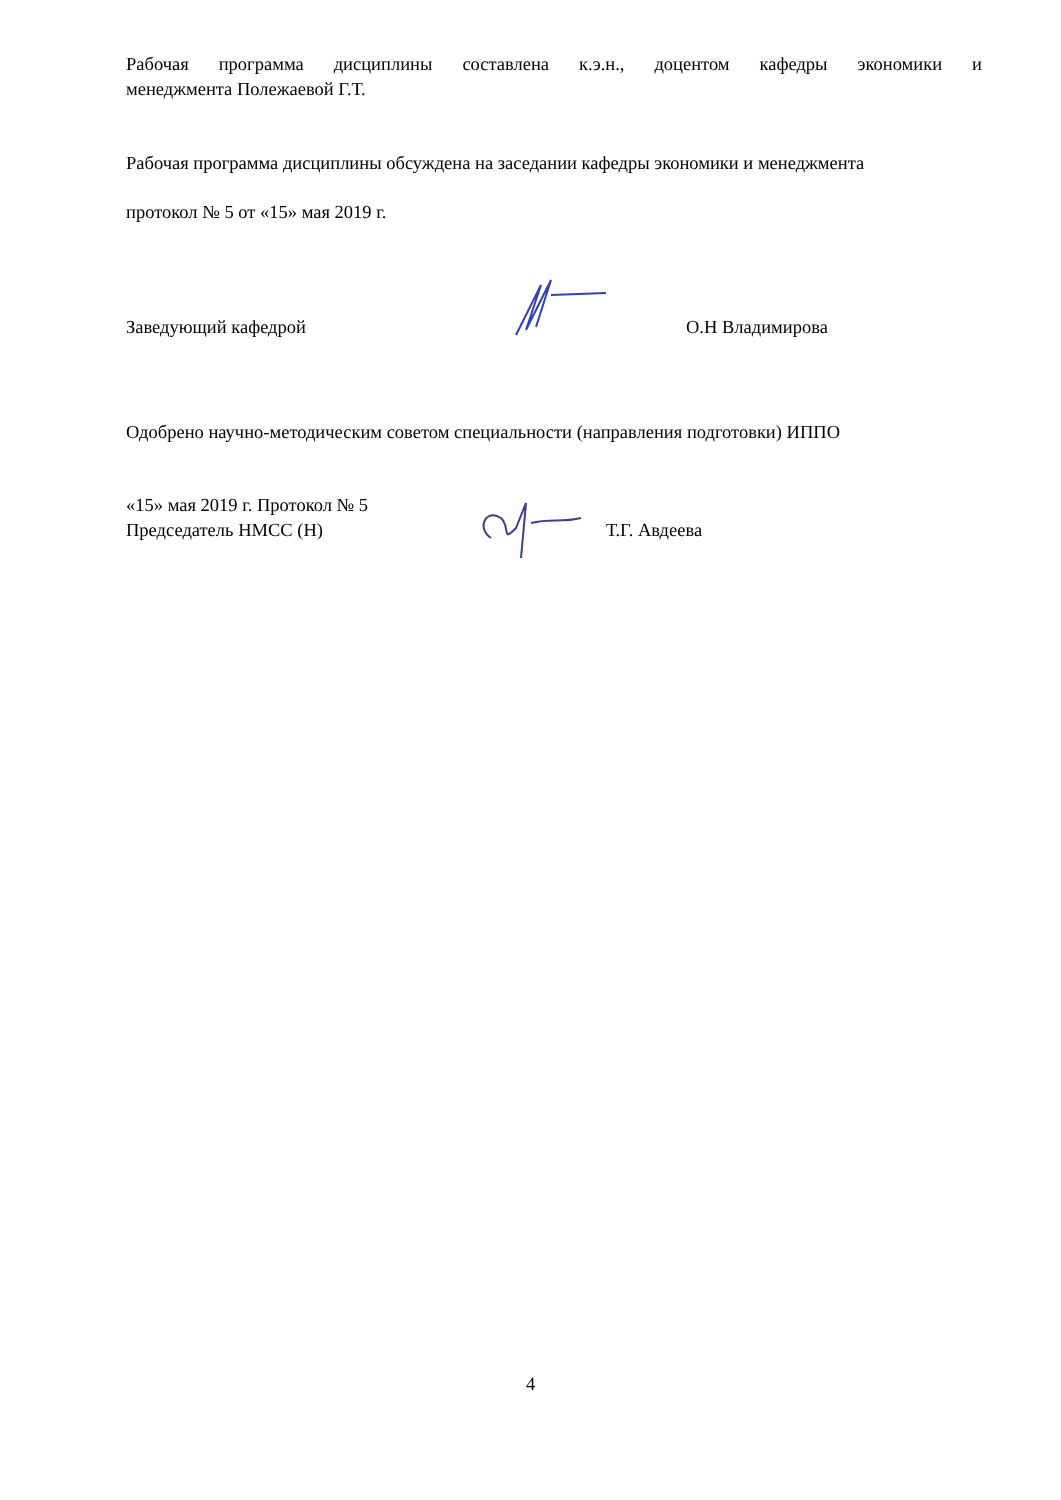Рабочая программа дисциплины составлена к.э.н., доцентом кафедры экономики и
менеджмента Полежаевой Г.Т.
Рабочая программа дисциплины обсуждена на заседании кафедры экономики и менеджмента
протокол № 5 от «15» мая 2019 г.
Заведующий кафедрой
О.Н Владимирова
Одобрено научно-методическим советом специальности (направления подготовки) ИППО
«15» мая 2019 г. Протокол № 5
Председатель НМСС (Н) Т.Г. Авдеева
4